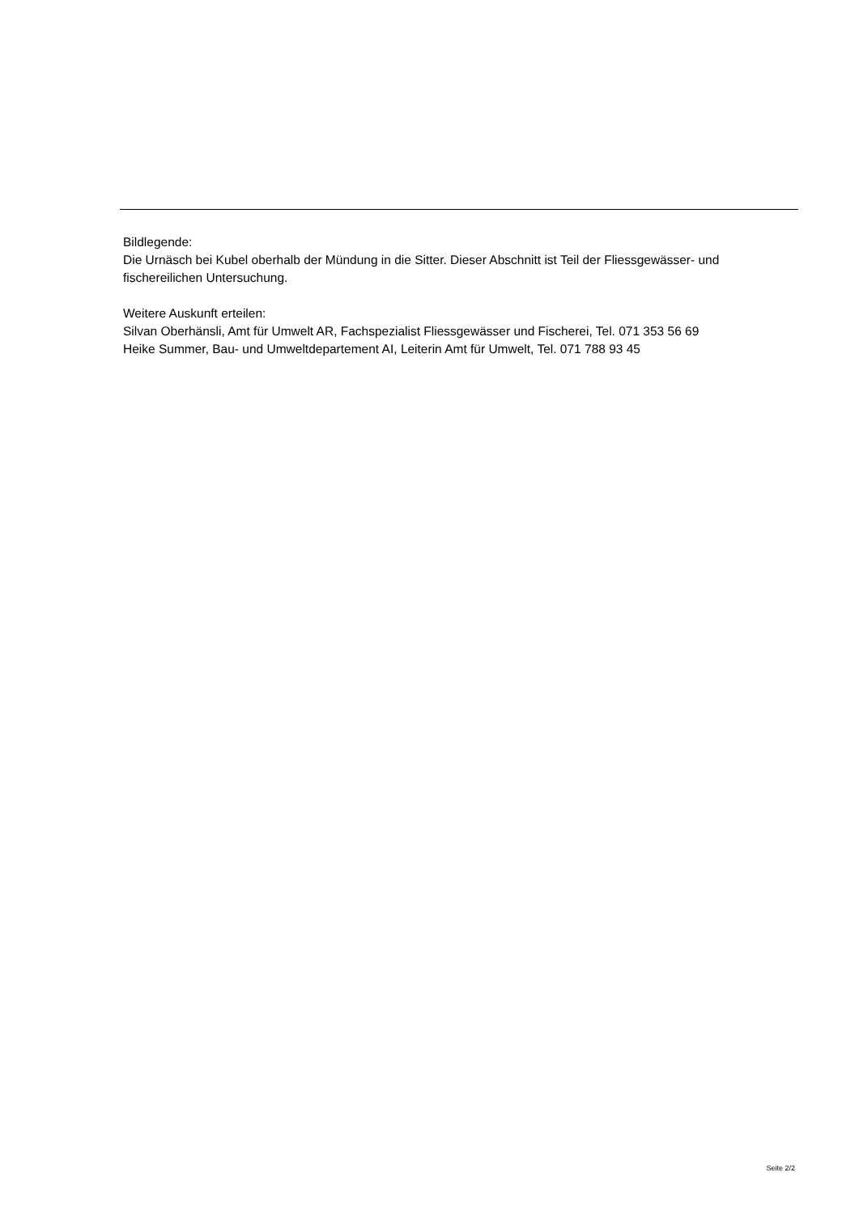Bildlegende:
Die Urnäsch bei Kubel oberhalb der Mündung in die Sitter. Dieser Abschnitt ist Teil der Fliessgewässer- und fischereilichen Untersuchung.
Weitere Auskunft erteilen:
Silvan Oberhänsli, Amt für Umwelt AR, Fachspezialist Fliessgewässer und Fischerei, Tel. 071 353 56 69
Heike Summer, Bau- und Umweltdepartement AI, Leiterin Amt für Umwelt, Tel. 071 788 93 45
Seite 2/2